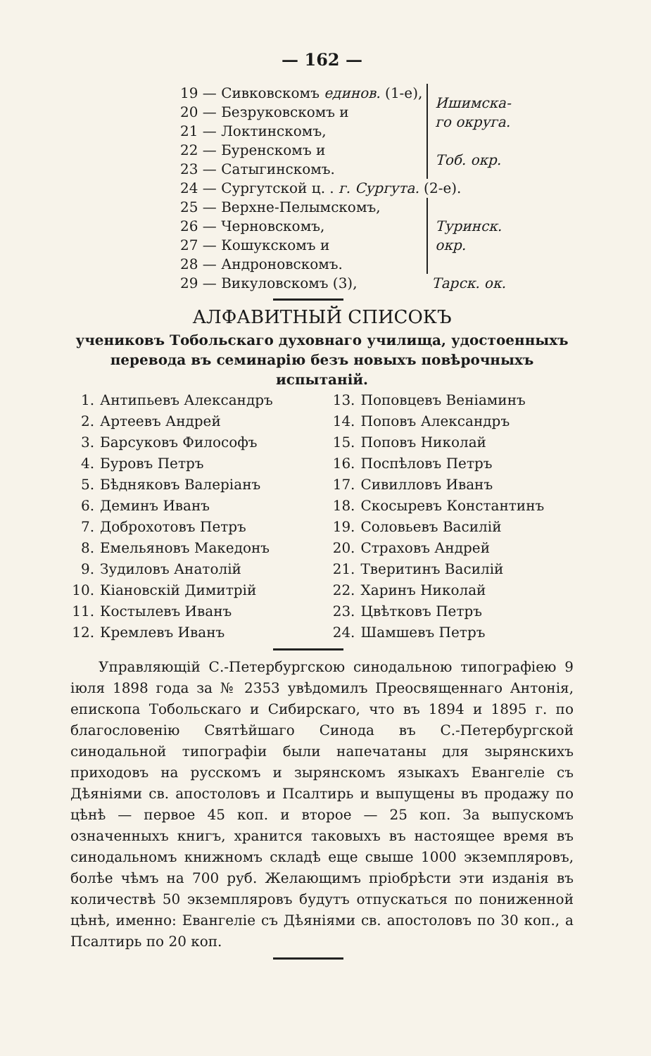— 162 —
| 19 — Сивковскомъ единов. (1-е), | Ишимска- го округа. |
| 20 — Безруковскомъ и | |
| 21 — Локтинскомъ, | |
| 22 — Буренскомъ и | Тоб. окр. |
| 23 — Сатыгинскомъ. | |
| 24 — Сургутской ц. . г. Сургута. (2-е). | |
| 25 — Верхне-Пелымскомъ, | Туринск. окр. |
| 26 — Черновскомъ, | |
| 27 — Кошукскомъ и | |
| 28 — Андроновскомъ. | |
| 29 — Викуловскомъ (3), | Тарск. ок. |
АЛФАВИТНЫЙ СПИСОКЪ
учениковъ Тобольскаго духовнаго училища, удостоенныхъ
перевода въ семинарію безъ новыхъ повѣрочныхъ испытаній.
| 1. | Антипьевъ Александръ | 13. | Поповцевъ Веніаминъ |
| 2. | Артеевъ Андрей | 14. | Поповъ Александръ |
| 3. | Барсуковъ Философъ | 15. | Поповъ Николай |
| 4. | Буровъ Петръ | 16. | Поспѣловъ Петръ |
| 5. | Бѣдняковъ Валеріанъ | 17. | Сивилловъ Иванъ |
| 6. | Деминъ Иванъ | 18. | Скосыревъ Константинъ |
| 7. | Доброхотовъ Петръ | 19. | Соловьевъ Василій |
| 8. | Емельяновъ Македонъ | 20. | Страховъ Андрей |
| 9. | Зудиловъ Анатолій | 21. | Тверитинъ Василій |
| 10. | Кіановскій Димитрій | 22. | Харинъ Николай |
| 11. | Костылевъ Иванъ | 23. | Цвѣтковъ Петръ |
| 12. | Кремлевъ Иванъ | 24. | Шамшевъ Петръ |
Управляющій С.-Петербургскою синодальною типографіею 9 іюля 1898 года за № 2353 увѣдомилъ Преосвященнаго Антонія, епископа Тобольскаго и Сибирскаго, что въ 1894 и 1895 г. по благословенію Святѣйшаго Синода въ С.-Петербургской синодальной типографіи были напечатаны для зырянскихъ приходовъ на русскомъ и зырянскомъ языкахъ Евангеліе съ Дѣяніями св. апостоловъ и Псалтирь и выпущены въ продажу по цѣнѣ — первое 45 коп. и второе — 25 коп. За выпускомъ означенныхъ книгъ, хранится таковыхъ въ настоящее время въ синодальномъ книжномъ складѣ еще свыше 1000 экземпляровъ, болѣе чѣмъ на 700 руб. Желающимъ пріобрѣсти эти изданія въ количествѣ 50 экземпляровъ будутъ отпускаться по пониженной цѣнѣ, именно: Евангеліе съ Дѣяніями св. апостоловъ по 30 коп., а Псалтирь по 20 коп.